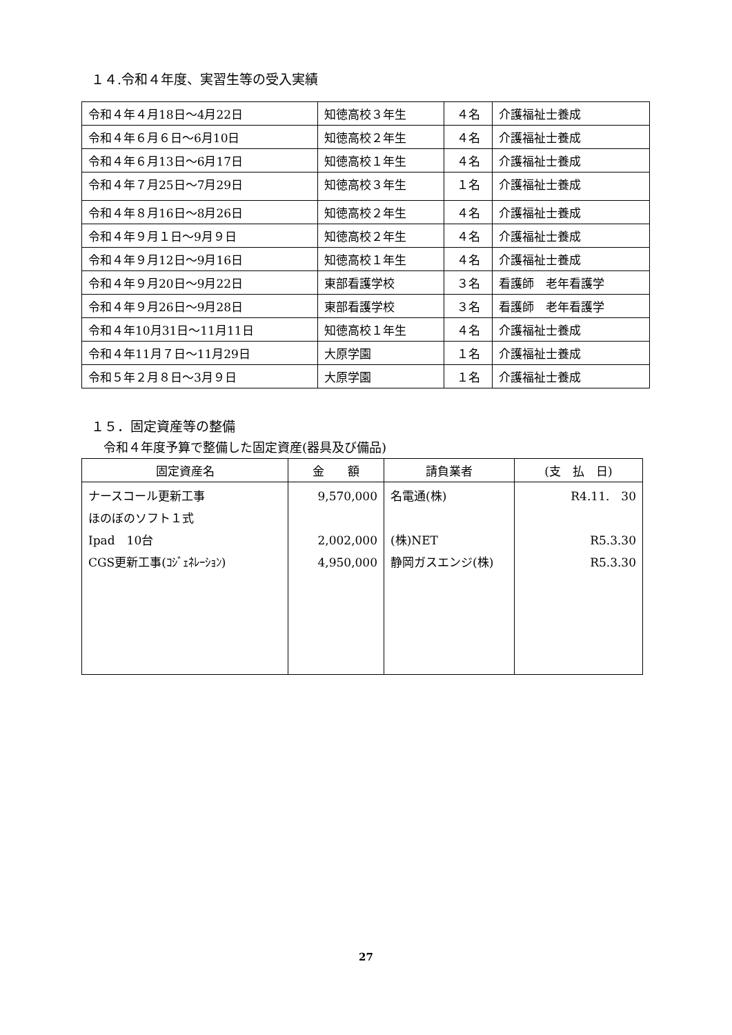１４.令和４年度、実習生等の受入実績
| 令和４年４月18日～4月22日 | 知徳高校３年生 | ４名 | 介護福祉士養成 |
| 令和４年６月６日～6月10日 | 知徳高校２年生 | ４名 | 介護福祉士養成 |
| 令和４年６月13日～6月17日 | 知徳高校１年生 | ４名 | 介護福祉士養成 |
| 令和４年７月25日～7月29日 | 知徳高校３年生 | １名 | 介護福祉士養成 |
| 令和４年８月16日～8月26日 | 知徳高校２年生 | ４名 | 介護福祉士養成 |
| 令和４年９月１日～9月９日 | 知徳高校２年生 | ４名 | 介護福祉士養成 |
| 令和４年９月12日～9月16日 | 知徳高校１年生 | ４名 | 介護福祉士養成 |
| 令和４年９月20日～9月22日 | 東部看護学校 | ３名 | 看護師 老年看護学 |
| 令和４年９月26日～9月28日 | 東部看護学校 | ３名 | 看護師 老年看護学 |
| 令和４年10月31日～11月11日 | 知徳高校１年生 | ４名 | 介護福祉士養成 |
| 令和４年11月７日～11月29日 | 大原学園 | １名 | 介護福祉士養成 |
| 令和５年２月８日～3月９日 | 大原学園 | １名 | 介護福祉士養成 |
１５．固定資産等の整備
令和４年度予算で整備した固定資産(器具及び備品)
| 固定資産名 | 金 額 | 請負業者 | (支 払 日) |
| --- | --- | --- | --- |
| ナースコール更新工事 ほのぼのソフト１式 Ipad 10台 CGS更新工事(ｺｼﾞｪﾈﾚｰｼｮﾝ) | 9,570,000 2,002,000 4,950,000 | 名電通(株) (株)NET 静岡ガスエンジ(株) | R4.11. 30 R5.3.30 R5.3.30 |
27